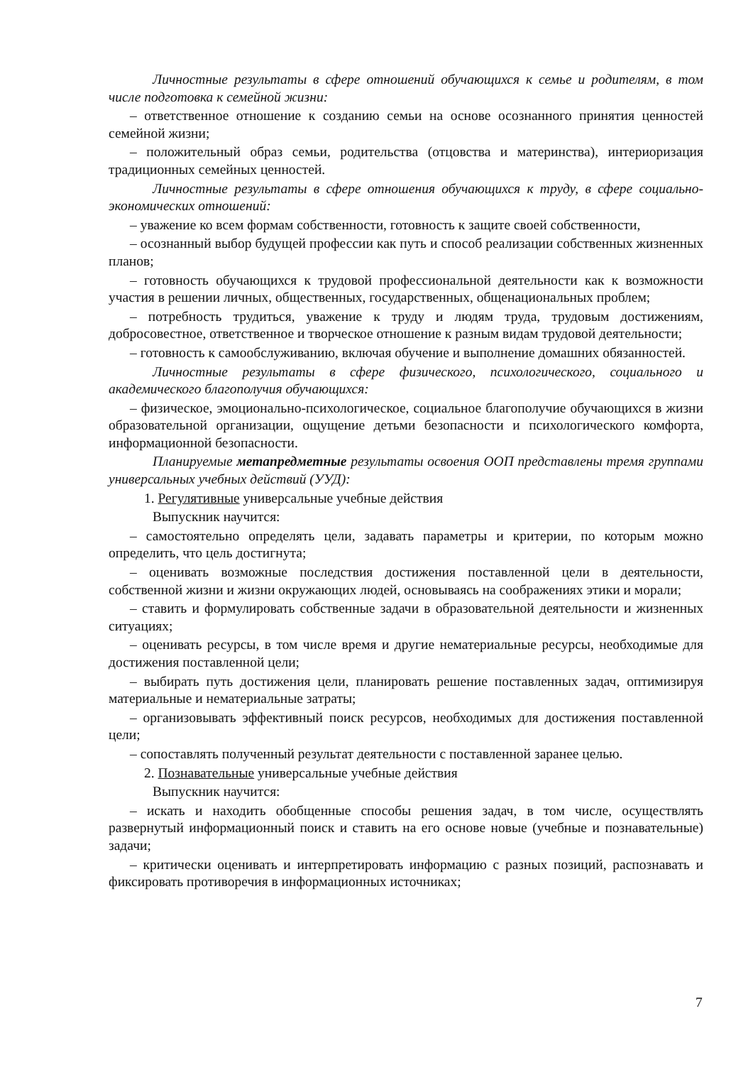Личностные результаты в сфере отношений обучающихся к семье и родителям, в том числе подготовка к семейной жизни:
– ответственное отношение к созданию семьи на основе осознанного принятия ценностей семейной жизни;
– положительный образ семьи, родительства (отцовства и материнства), интериоризация традиционных семейных ценностей.
Личностные результаты в сфере отношения обучающихся к труду, в сфере социально-экономических отношений:
– уважение ко всем формам собственности, готовность к защите своей собственности,
– осознанный выбор будущей профессии как путь и способ реализации собственных жизненных планов;
– готовность обучающихся к трудовой профессиональной деятельности как к возможности участия в решении личных, общественных, государственных, общенациональных проблем;
– потребность трудиться, уважение к труду и людям труда, трудовым достижениям, добросовестное, ответственное и творческое отношение к разным видам трудовой деятельности;
– готовность к самообслуживанию, включая обучение и выполнение домашних обязанностей.
Личностные результаты в сфере физического, психологического, социального и академического благополучия обучающихся:
– физическое, эмоционально-психологическое, социальное благополучие обучающихся в жизни образовательной организации, ощущение детьми безопасности и психологического комфорта, информационной безопасности.
Планируемые метапредметные результаты освоения ООП представлены тремя группами универсальных учебных действий (УУД):
1. Регулятивные универсальные учебные действия
Выпускник научится:
– самостоятельно определять цели, задавать параметры и критерии, по которым можно определить, что цель достигнута;
– оценивать возможные последствия достижения поставленной цели в деятельности, собственной жизни и жизни окружающих людей, основываясь на соображениях этики и морали;
– ставить и формулировать собственные задачи в образовательной деятельности и жизненных ситуациях;
– оценивать ресурсы, в том числе время и другие нематериальные ресурсы, необходимые для достижения поставленной цели;
– выбирать путь достижения цели, планировать решение поставленных задач, оптимизируя материальные и нематериальные затраты;
– организовывать эффективный поиск ресурсов, необходимых для достижения поставленной цели;
– сопоставлять полученный результат деятельности с поставленной заранее целью.
2. Познавательные универсальные учебные действия
Выпускник научится:
– искать и находить обобщенные способы решения задач, в том числе, осуществлять развернутый информационный поиск и ставить на его основе новые (учебные и познавательные) задачи;
– критически оценивать и интерпретировать информацию с разных позиций, распознавать и фиксировать противоречия в информационных источниках;
7